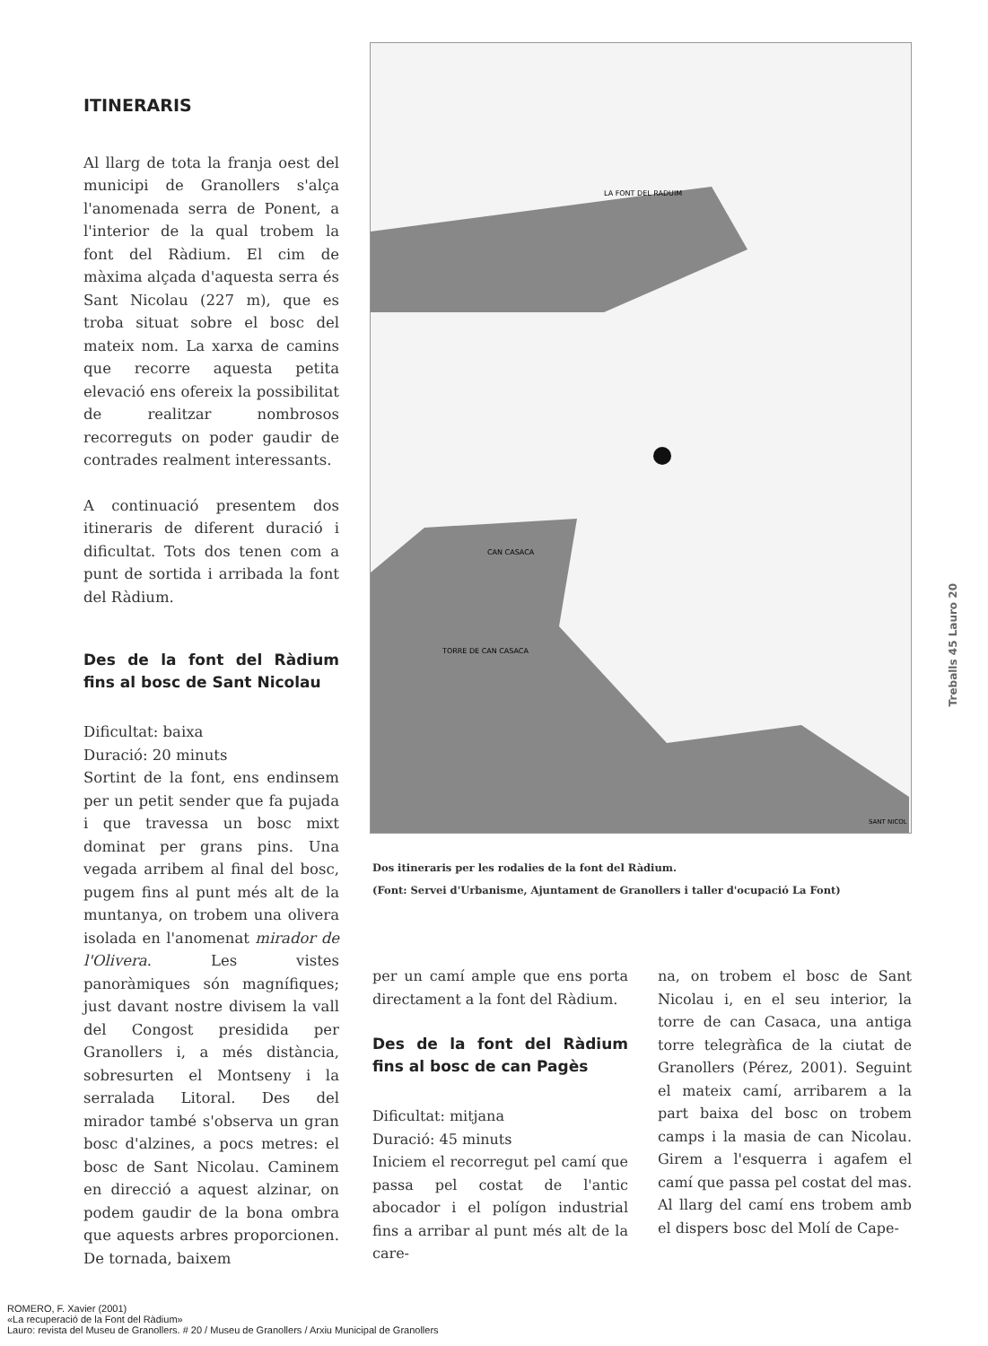ITINERARIS
Al llarg de tota la franja oest del municipi de Granollers s'alça l'anomenada serra de Ponent, a l'interior de la qual trobem la font del Ràdium. El cim de màxima alçada d'aquesta serra és Sant Nicolau (227 m), que es troba situat sobre el bosc del mateix nom. La xarxa de camins que recorre aquesta petita elevació ens ofereix la possibilitat de realitzar nombrosos recorreguts on poder gaudir de contrades realment interessants.
A continuació presentem dos itineraris de diferent duració i dificultat. Tots dos tenen com a punt de sortida i arribada la font del Ràdium.
Des de la font del Ràdium fins al bosc de Sant Nicolau
Dificultat: baixa
Duració: 20 minuts
Sortint de la font, ens endinsem per un petit sender que fa pujada i que travessa un bosc mixt dominat per grans pins. Una vegada arribem al final del bosc, pugem fins al punt més alt de la muntanya, on trobem una olivera isolada en l'anomenat mirador de l'Olivera. Les vistes panoràmiques són magnífiques; just davant nostre divisem la vall del Congost presidida per Granollers i, a més distància, sobresurten el Montseny i la serralada Litoral. Des del mirador també s'observa un gran bosc d'alzines, a pocs metres: el bosc de Sant Nicolau. Caminem en direcció a aquest alzinar, on podem gaudir de la bona ombra que aquests arbres proporcionen. De tornada, baixem
LA FONT DEL RADUIM
CAN CASACA
TORRE DE CAN CASACA
SANT NICOL
Dos itineraris per les rodalies de la font del Ràdium.
(Font: Servei d'Urbanisme, Ajuntament de Granollers i taller d'ocupació La Font)
per un camí ample que ens porta directament a la font del Ràdium.
Des de la font del Ràdium fins al bosc de can Pagès
Dificultat: mitjana
Duració: 45 minuts
Iniciem el recorregut pel camí que passa pel costat de l'antic abocador i el polígon industrial fins a arribar al punt més alt de la care-
na, on trobem el bosc de Sant Nicolau i, en el seu interior, la torre de can Casaca, una antiga torre telegràfica de la ciutat de Granollers (Pérez, 2001). Seguint el mateix camí, arribarem a la part baixa del bosc on trobem camps i la masia de can Nicolau. Girem a l'esquerra i agafem el camí que passa pel costat del mas. Al llarg del camí ens trobem amb el dispers bosc del Molí de Cape-
Treballs 45 Lauro 20
ROMERO, F. Xavier (2001)
«La recuperació de la Font del Ràdium»
Lauro: revista del Museu de Granollers. # 20 / Museu de Granollers / Arxiu Municipal de Granollers